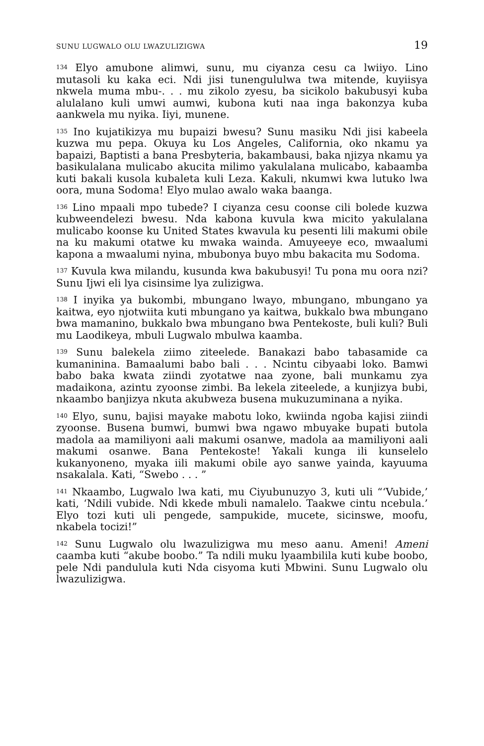SUNU LUGWALO OLU LWAZULIZIGWA 19
<sup>134</sup> Elyo amubone alimwi, sunu, mu ciyanza cesu ca lwiiyo. Lino mutasoli ku kaka eci. Ndi jisi tunengululwa twa mitende, kuyiisya nkwela muma mbu-. . . mu zikolo zyesu, ba sicikolo bakubusyi kuba alulalano kuli umwi aumwi, kubona kuti naa inga bakonzya kuba aankwela mu nyika. Iiyi, munene.
<sup>135</sup> Ino kujatikizya mu bupaizi bwesu? Sunu masiku Ndi jisi kabeela kuzwa mu pepa. Okuya ku Los Angeles, California, oko nkamu ya bapaizi, Baptisti a bana Presbyteria, bakambausi, baka njizya nkamu ya basikulalana mulicabo akucita milimo yakulalana mulicabo, kabaamba kuti bakali kusola kubaleta kuli Leza. Kakuli, nkumwi kwa lutuko lwa oora, muna Sodoma! Elyo mulao awalo waka baanga.
<sup>136</sup> Lino mpaali mpo tubede? I ciyanza cesu coonse cili bolede kuzwa kubweendelezi bwesu. Nda kabona kuvula kwa micito yakulalana mulicabo koonse ku United States kwavula ku pesenti lili makumi obile na ku makumi otatwe ku mwaka wainda. Amuyeeye eco, mwaalumi kapona a mwaalumi nyina, mbubonya buyo mbu bakacita mu Sodoma.
<sup>137</sup> Kuvula kwa milandu, kusunda kwa bakubusyi! Tu pona mu oora nzi? Sunu Ijwi eli lya cisinsime lya zulizigwa.
<sup>138</sup> I inyika ya bukombi, mbungano lwayo, mbungano, mbungano ya kaitwa, eyo njotwiita kuti mbungano ya kaitwa, bukkalo bwa mbungano bwa mamanino, bukkalo bwa mbungano bwa Pentekoste, buli kuli? Buli mu Laodikeya, mbuli Lugwalo mbulwa kaamba.
<sup>139</sup> Sunu balekela ziimo ziteelede. Banakazi babo tabasamide ca kumaninina. Bamaalumi babo bali . . . Ncintu cibyaabi loko. Bamwi babo baka kwata ziindi zyotatwe naa zyone, bali munkamu zya madaikona, azintu zyoonse zimbi. Ba lekela ziteelede, a kunjizya bubi, nkaambo banjizya nkuta akubweza busena mukuzuminana a nyika.
<sup>140</sup> Elyo, sunu, bajisi mayake mabotu loko, kwiinda ngoba kajisi ziindi zyoonse. Busena bumwi, bumwi bwa ngawo mbuyake bupati butola madola aa mamiliyoni aali makumi osanwe, madola aa mamiliyoni aali makumi osanwe. Bana Pentekoste! Yakali kunga ili kunselelo kukanyoneno, myaka iili makumi obile ayo sanwe yainda, kayuuma nsakalala. Kati, “Swebo . . . ”
<sup>141</sup> Nkaambo, Lugwalo lwa kati, mu Ciyubunuzyo 3, kuti uli “‘Vubide,’ kati, ‘Ndili vubide. Ndi kkede mbuli namalelo. Taakwe cintu ncebula.’ Elyo tozi kuti uli pengede, sampukide, mucete, sicinswe, moofu, nkabela tocizi!”
<sup>142</sup> Sunu Lugwalo olu lwazulizigwa mu meso aanu. Ameni! Ameni caamba kuti “akube boobo.” Ta ndili muku lyaambilila kuti kube boobo, pele Ndi pandulula kuti Nda cisyoma kuti Mbwini. Sunu Lugwalo olu lwazulizigwa.